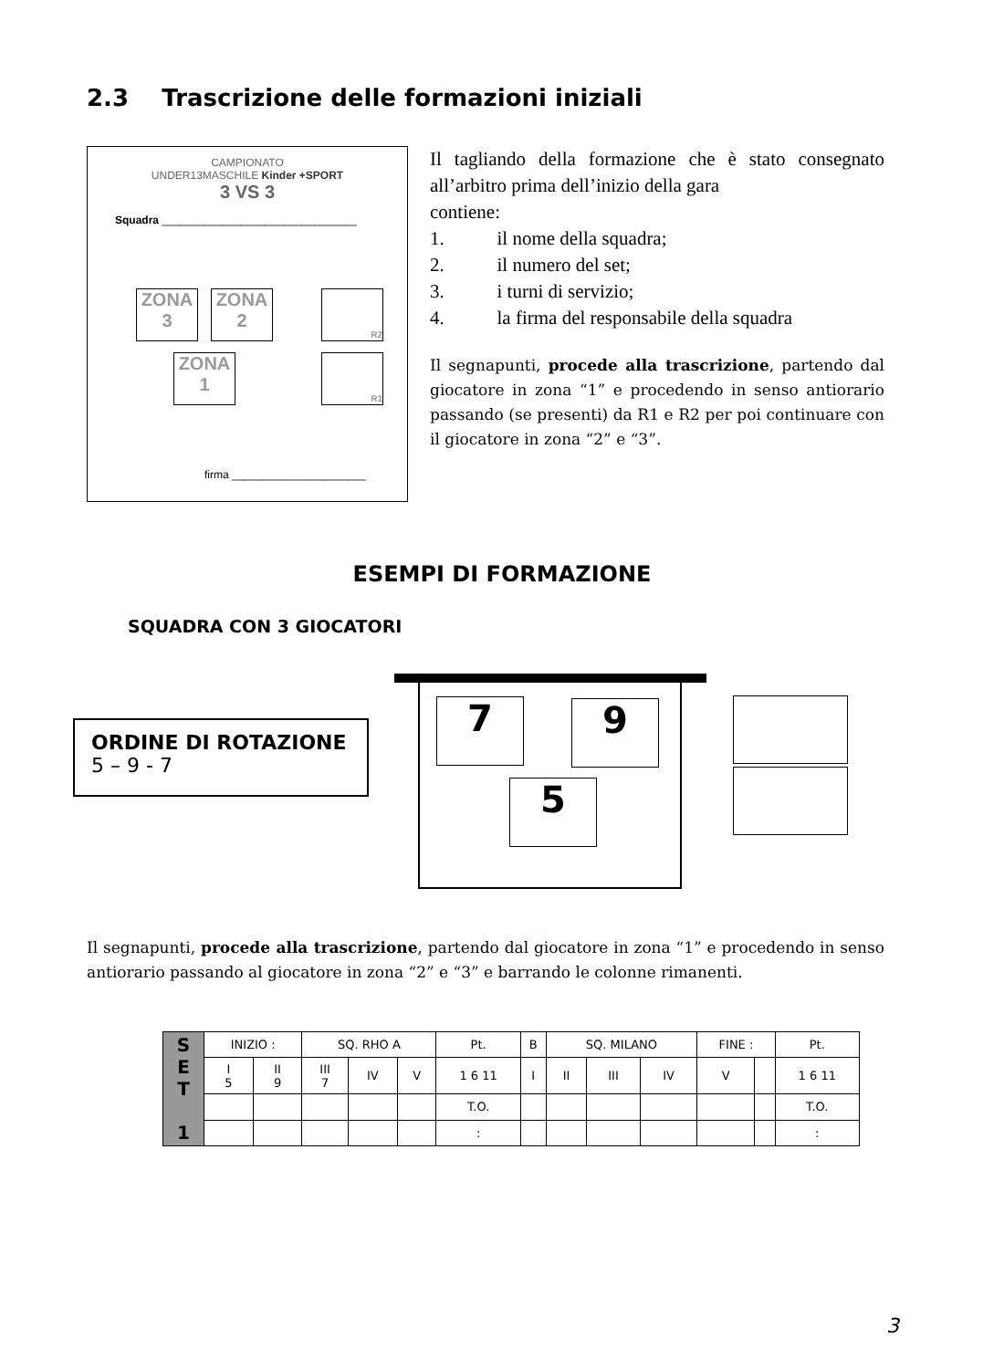2.3 Trascrizione delle formazioni iniziali
CAMPIONATO
UNDER13MASCHILE Kinder +SPORT
3 VS 3
Squadra ________________________________
ZONA 3
ZONA 2
ZONA 1
R2
R1
firma ______________________
Il tagliando della formazione che è stato consegnato all’arbitro prima dell’inizio della gara
contiene:
1. il nome della squadra;
2. il numero del set;
3. i turni di servizio;
4. la firma del responsabile della squadra
Il segnapunti, procede alla trascrizione, partendo dal giocatore in zona “1” e procedendo in senso antiorario passando (se presenti) da R1 e R2 per poi continuare con il giocatore in zona “2” e “3”.
ESEMPI DI FORMAZIONE
SQUADRA CON 3 GIOCATORI
ORDINE DI ROTAZIONE
5 – 9 - 7
7 9
5
Il segnapunti, procede alla trascrizione, partendo dal giocatore in zona “1” e procedendo in senso antiorario passando al giocatore in zona “2” e “3” e barrando le colonne rimanenti.
| S E T 1 | INIZIO : | | SQ. RHO A | | | Pt. | B | SQ. MILANO | | | FINE : | | Pt. |
| | I 5 | II 9 | III 7 | IV | V | 1 6 11 | I | II | III | IV | V | | 1 6 11 |
| | | | | | | T.O. | | | | | | | T.O. |
| | | | | | | : | | | | | | | : |
3